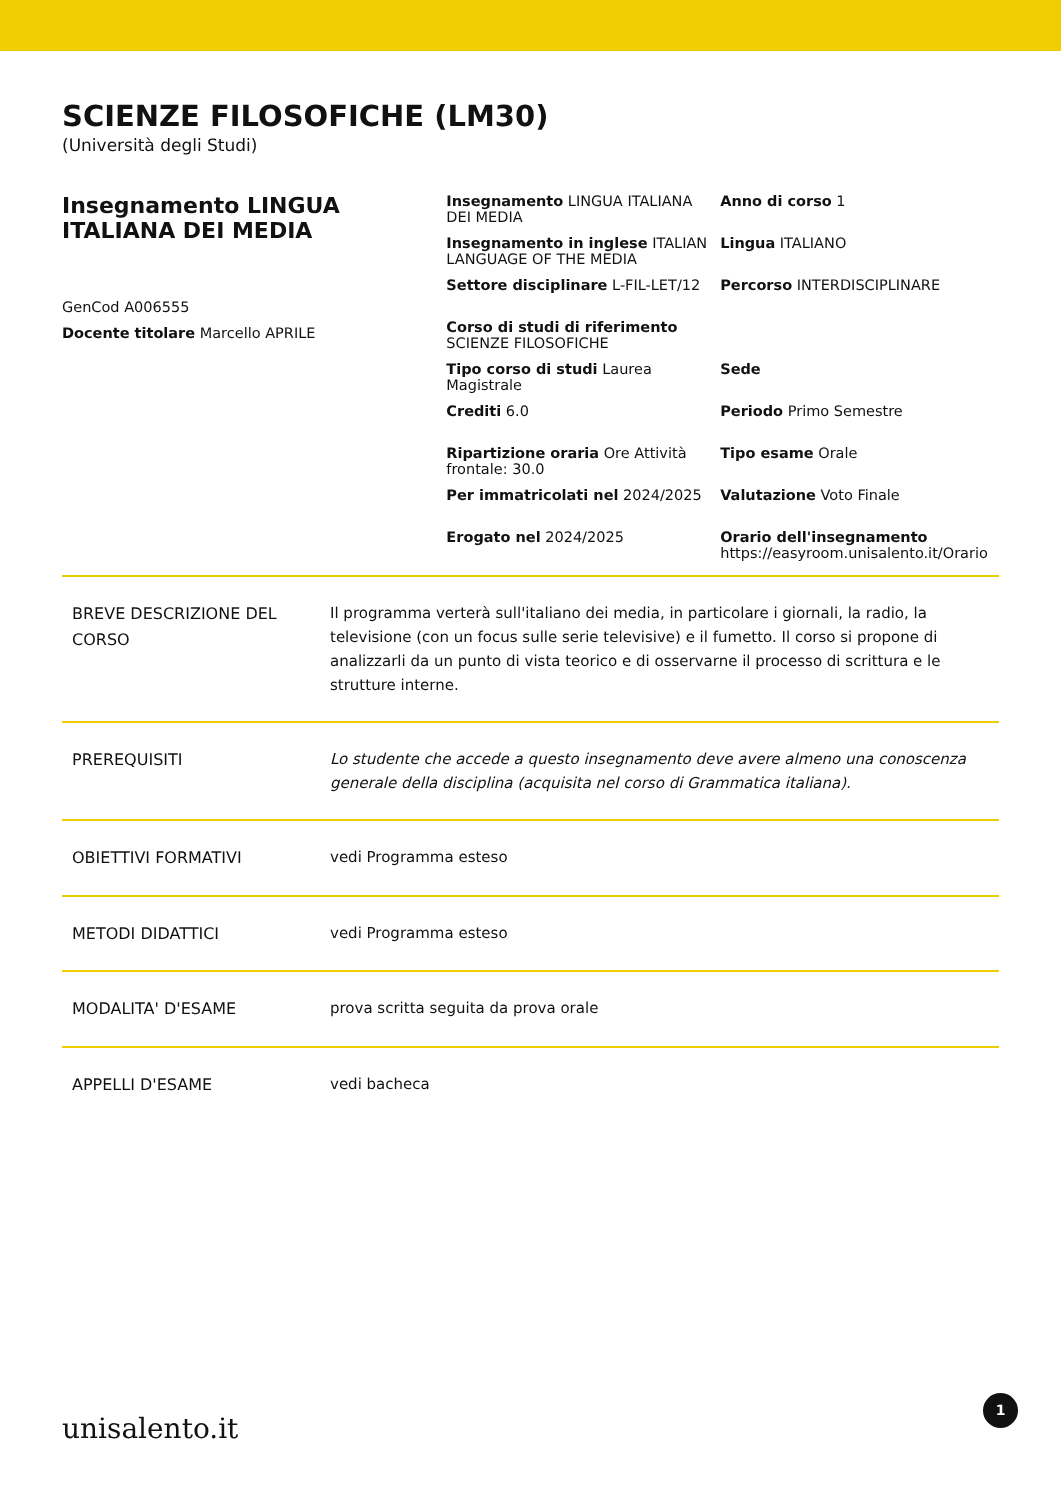SCIENZE FILOSOFICHE (LM30)
(Università degli Studi)
Insegnamento LINGUA ITALIANA DEI MEDIA
GenCod A006555
Docente titolare Marcello APRILE
Insegnamento LINGUA ITALIANA DEI MEDIA
Insegnamento in inglese ITALIAN LANGUAGE OF THE MEDIA
Settore disciplinare L-FIL-LET/12
Corso di studi di riferimento SCIENZE FILOSOFICHE
Tipo corso di studi Laurea Magistrale
Crediti 6.0
Ripartizione oraria Ore Attività frontale: 30.0
Per immatricolati nel 2024/2025
Erogato nel 2024/2025
Anno di corso 1
Lingua ITALIANO
Percorso INTERDISCIPLINARE
Sede
Periodo Primo Semestre
Tipo esame Orale
Valutazione Voto Finale
Orario dell'insegnamento
https://easyroom.unisalento.it/Orario
| BREVE DESCRIZIONE DEL CORSO | Il programma verterà sull'italiano dei media, in particolare i giornali, la radio, la televisione (con un focus sulle serie televisive) e il fumetto. Il corso si propone di analizzarli da un punto di vista teorico e di osservarne il processo di scrittura e le strutture interne. |
| PREREQUISITI | Lo studente che accede a questo insegnamento deve avere almeno una conoscenza generale della disciplina (acquisita nel corso di Grammatica italiana). |
| OBIETTIVI FORMATIVI | vedi Programma esteso |
| METODI DIDATTICI | vedi Programma esteso |
| MODALITA' D'ESAME | prova scritta seguita da prova orale |
| APPELLI D'ESAME | vedi bacheca |
unisalento.it 1